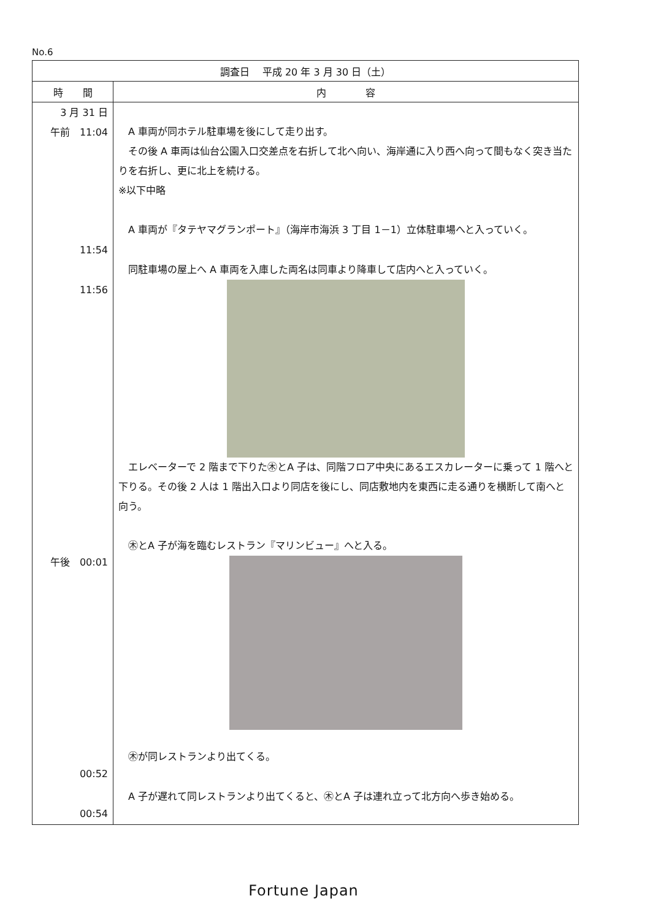No.6
| 調査日 平成 20 年 3 月 30 日（土） | |
| --- | --- |
| 時 間 | 内 容 |
| 3 月 31 日 午前 11:04 11:54 11:56 午後 00:01 00:52 00:54 | A 車両が同ホテル駐車場を後にして走り出す。 その後 A 車両は仙台公園入口交差点を右折して北へ向い、海岸通に入り西へ向って間もなく突き当たりを右折し、更に北上を続ける。 ※以下中略 A 車両が『タテヤマグランポート』（海岸市海浜 3 丁目 1－1）立体駐車場へと入っていく。 同駐車場の屋上へ A 車両を入庫した両名は同車より降車して店内へと入っていく。 エレベーターで 2 階まで下りた㊍とA 子は、同階フロア中央にあるエスカレーターに乗って 1 階へと下りる。その後 2 人は 1 階出入口より同店を後にし、同店敷地内を東西に走る通りを横断して南へと向う。 ㊍とA 子が海を臨むレストラン『マリンビュー』へと入る。 ㊍が同レストランより出てくる。 A 子が遅れて同レストランより出てくると、㊍とA 子は連れ立って北方向へ歩き始める。 |
Fortune Japan